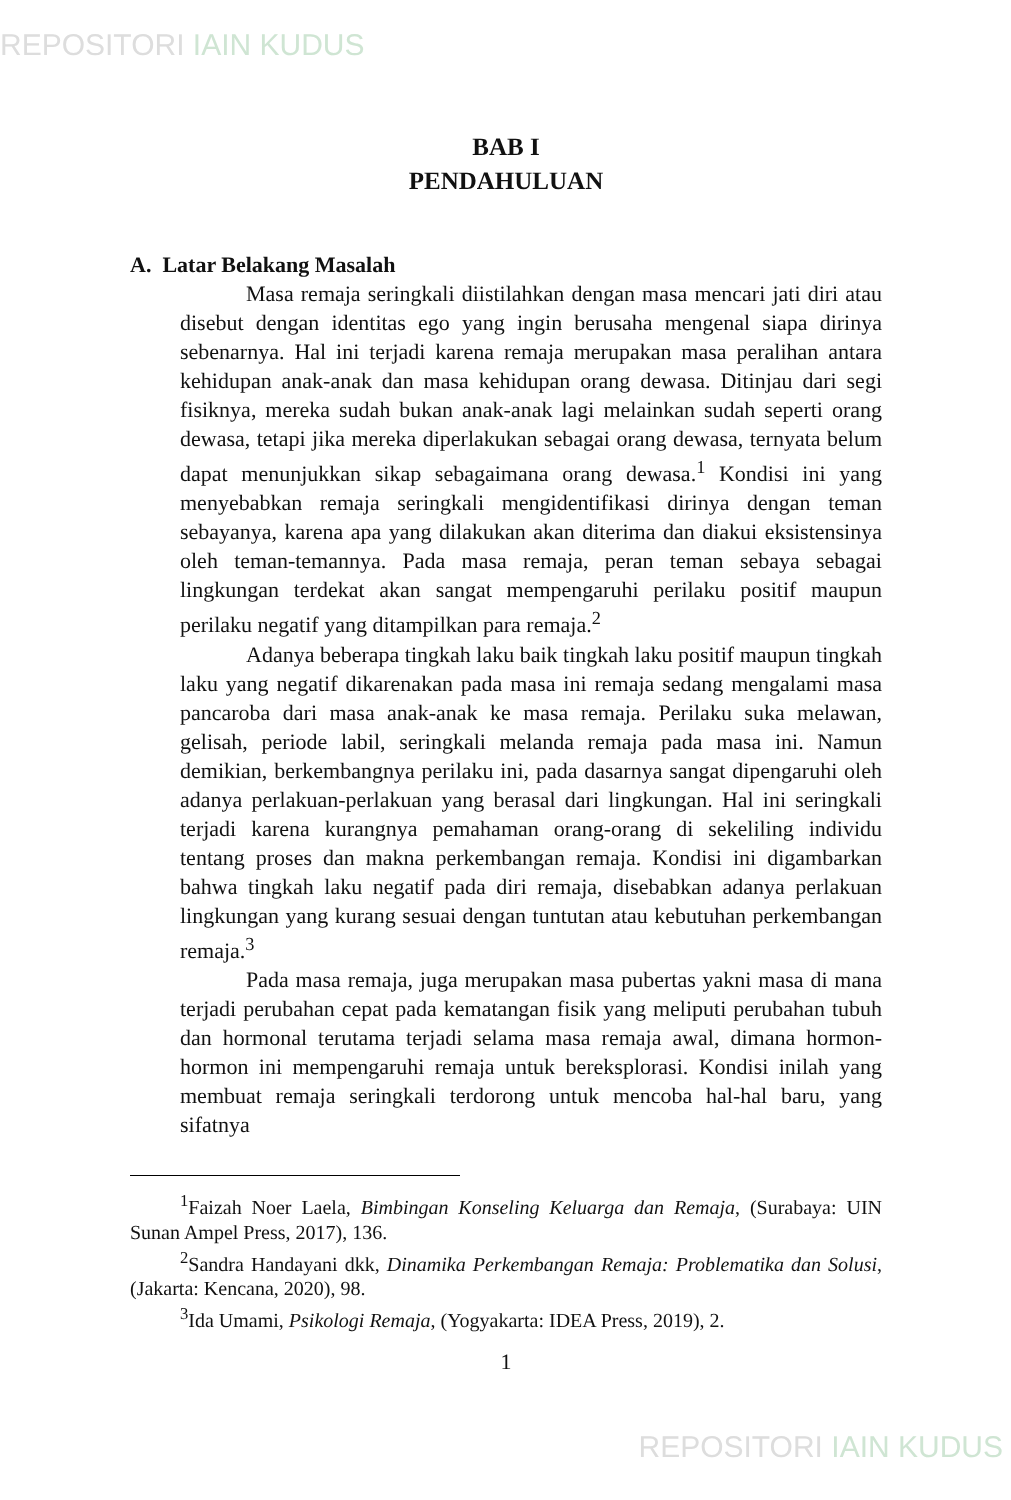REPOSITORI IAIN KUDUS
BAB I
PENDAHULUAN
A. Latar Belakang Masalah
Masa remaja seringkali diistilahkan dengan masa mencari jati diri atau disebut dengan identitas ego yang ingin berusaha mengenal siapa dirinya sebenarnya. Hal ini terjadi karena remaja merupakan masa peralihan antara kehidupan anak-anak dan masa kehidupan orang dewasa. Ditinjau dari segi fisiknya, mereka sudah bukan anak-anak lagi melainkan sudah seperti orang dewasa, tetapi jika mereka diperlakukan sebagai orang dewasa, ternyata belum dapat menunjukkan sikap sebagaimana orang dewasa.<sup>1</sup> Kondisi ini yang menyebabkan remaja seringkali mengidentifikasi dirinya dengan teman sebayanya, karena apa yang dilakukan akan diterima dan diakui eksistensinya oleh teman-temannya. Pada masa remaja, peran teman sebaya sebagai lingkungan terdekat akan sangat mempengaruhi perilaku positif maupun perilaku negatif yang ditampilkan para remaja.<sup>2</sup>
Adanya beberapa tingkah laku baik tingkah laku positif maupun tingkah laku yang negatif dikarenakan pada masa ini remaja sedang mengalami masa pancaroba dari masa anak-anak ke masa remaja. Perilaku suka melawan, gelisah, periode labil, seringkali melanda remaja pada masa ini. Namun demikian, berkembangnya perilaku ini, pada dasarnya sangat dipengaruhi oleh adanya perlakuan-perlakuan yang berasal dari lingkungan. Hal ini seringkali terjadi karena kurangnya pemahaman orang-orang di sekeliling individu tentang proses dan makna perkembangan remaja. Kondisi ini digambarkan bahwa tingkah laku negatif pada diri remaja, disebabkan adanya perlakuan lingkungan yang kurang sesuai dengan tuntutan atau kebutuhan perkembangan remaja.<sup>3</sup>
Pada masa remaja, juga merupakan masa pubertas yakni masa di mana terjadi perubahan cepat pada kematangan fisik yang meliputi perubahan tubuh dan hormonal terutama terjadi selama masa remaja awal, dimana hormon-hormon ini mempengaruhi remaja untuk bereksplorasi. Kondisi inilah yang membuat remaja seringkali terdorong untuk mencoba hal-hal baru, yang sifatnya
<sup>1</sup> Faizah Noer Laela, Bimbingan Konseling Keluarga dan Remaja, (Surabaya: UIN Sunan Ampel Press, 2017), 136.
<sup>2</sup> Sandra Handayani dkk, Dinamika Perkembangan Remaja: Problematika dan Solusi, (Jakarta: Kencana, 2020), 98.
<sup>3</sup> Ida Umami, Psikologi Remaja, (Yogyakarta: IDEA Press, 2019), 2.
1
REPOSITORI IAIN KUDUS